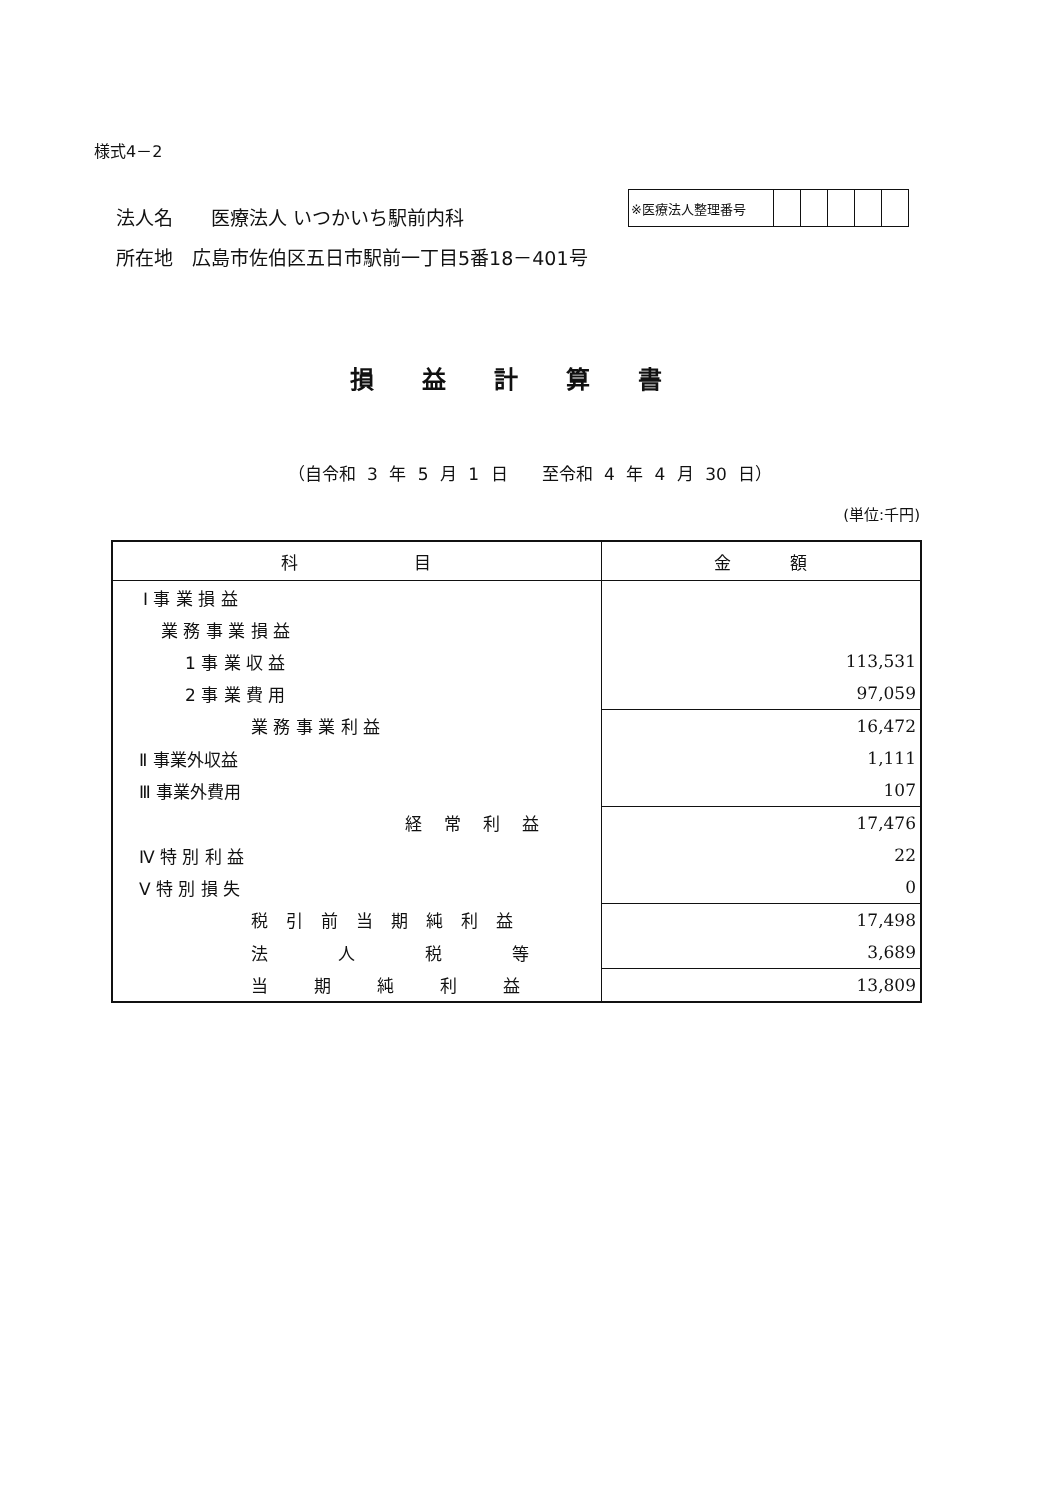様式4－2
法人名　　医療法人 いつかいち駅前内科
所在地　広島市佐伯区五日市駅前一丁目5番18－401号
| ※医療法人整理番号 | | | | | |
損益計算書
（自令和 3 年 5 月 1 日　　至令和 4 年 4 月 30 日）
(単位:千円)
| 科 目 | 金 額 |
| --- | --- |
| Ⅰ 事 業 損 益 | |
| 業 務 事 業 損 益 | |
| 1 事 業 収 益 | 113,531 |
| 2 事 業 費 用 | 97,059 |
| 業 務 事 業 利 益 | 16,472 |
| Ⅱ 事業外収益 | 1,111 |
| Ⅲ 事業外費用 | 107 |
| 経常利益 | 17,476 |
| Ⅳ 特 別 利 益 | 22 |
| Ⅴ 特 別 損 失 | 0 |
| 税引前当期純利益 | 17,498 |
| 法人税等 | 3,689 |
| 当期純利益 | 13,809 |